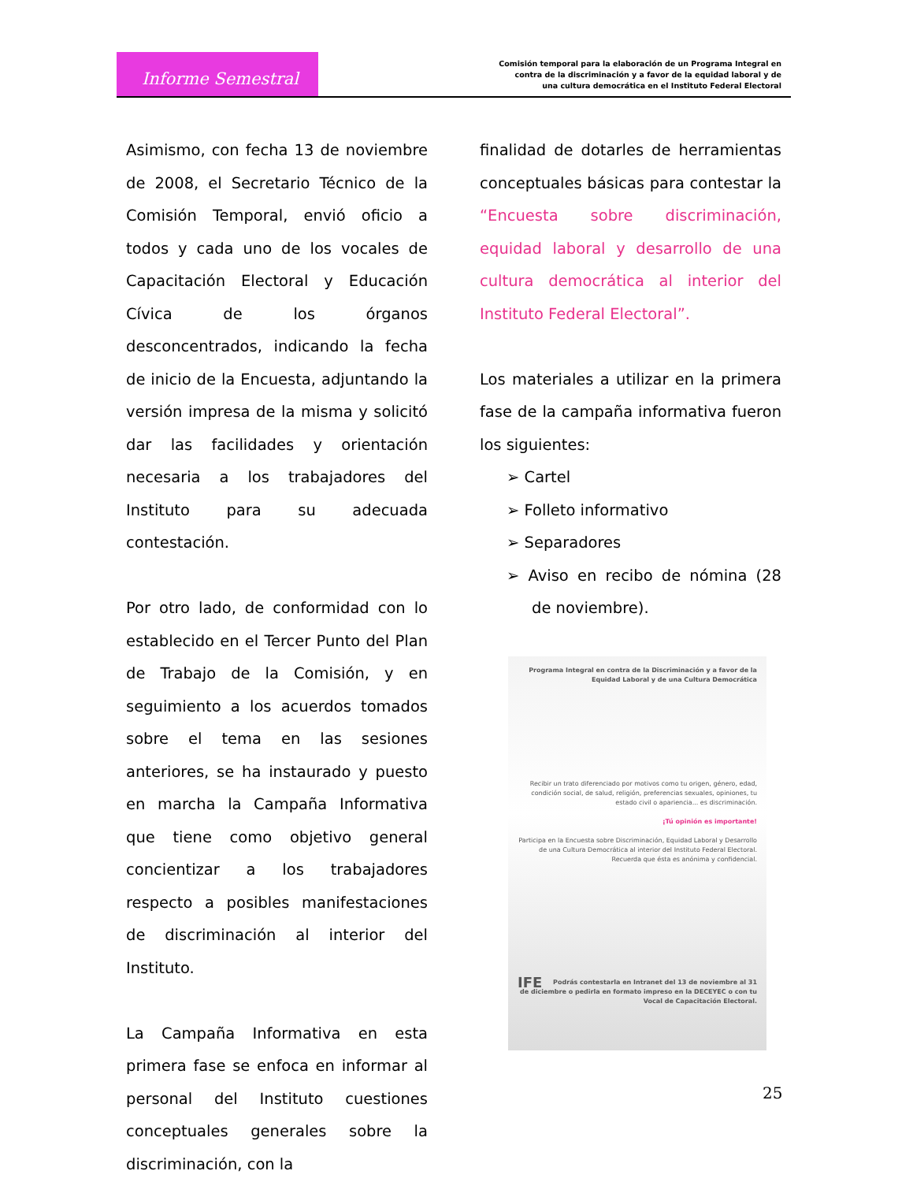Informe Semestral
Comisión temporal para la elaboración de un Programa Integral en
contra de la discriminación y a favor de la equidad laboral y de
una cultura democrática en el Instituto Federal Electoral
Asimismo, con fecha 13 de noviembre de 2008, el Secretario Técnico de la Comisión Temporal, envió oficio a todos y cada uno de los vocales de Capacitación Electoral y Educación Cívica de los órganos desconcentrados, indicando la fecha de inicio de la Encuesta, adjuntando la versión impresa de la misma y solicitó dar las facilidades y orientación necesaria a los trabajadores del Instituto para su adecuada contestación.
Por otro lado, de conformidad con lo establecido en el Tercer Punto del Plan de Trabajo de la Comisión, y en seguimiento a los acuerdos tomados sobre el tema en las sesiones anteriores, se ha instaurado y puesto en marcha la Campaña Informativa que tiene como objetivo general concientizar a los trabajadores respecto a posibles manifestaciones de discriminación al interior del Instituto.
La Campaña Informativa en esta primera fase se enfoca en informar al personal del Instituto cuestiones conceptuales generales sobre la discriminación, con la
finalidad de dotarles de herramientas conceptuales básicas para contestar la “Encuesta sobre discriminación, equidad laboral y desarrollo de una cultura democrática al interior del Instituto Federal Electoral”.
Los materiales a utilizar en la primera fase de la campaña informativa fueron los siguientes:
➢ Cartel
➢ Folleto informativo
➢ Separadores
➢ Aviso en recibo de nómina (28 de noviembre).
Programa Integral en contra de la Discriminación y a favor de la Equidad Laboral y de una Cultura Democrática
Recibir un trato diferenciado por motivos como tu origen, género, edad, condición social, de salud, religión, preferencias sexuales, opiniones, tu estado civil o apariencia... es discriminación.
¡Tú opinión es importante!
Participa en la Encuesta sobre Discriminación, Equidad Laboral y Desarrollo de una Cultura Democrática al interior del Instituto Federal Electoral. Recuerda que ésta es anónima y confidencial.
IFE Podrás contestarla en Intranet del 13 de noviembre al 31 de diciembre o pedirla en formato impreso en la DECEYEC o con tu Vocal de Capacitación Electoral.
25